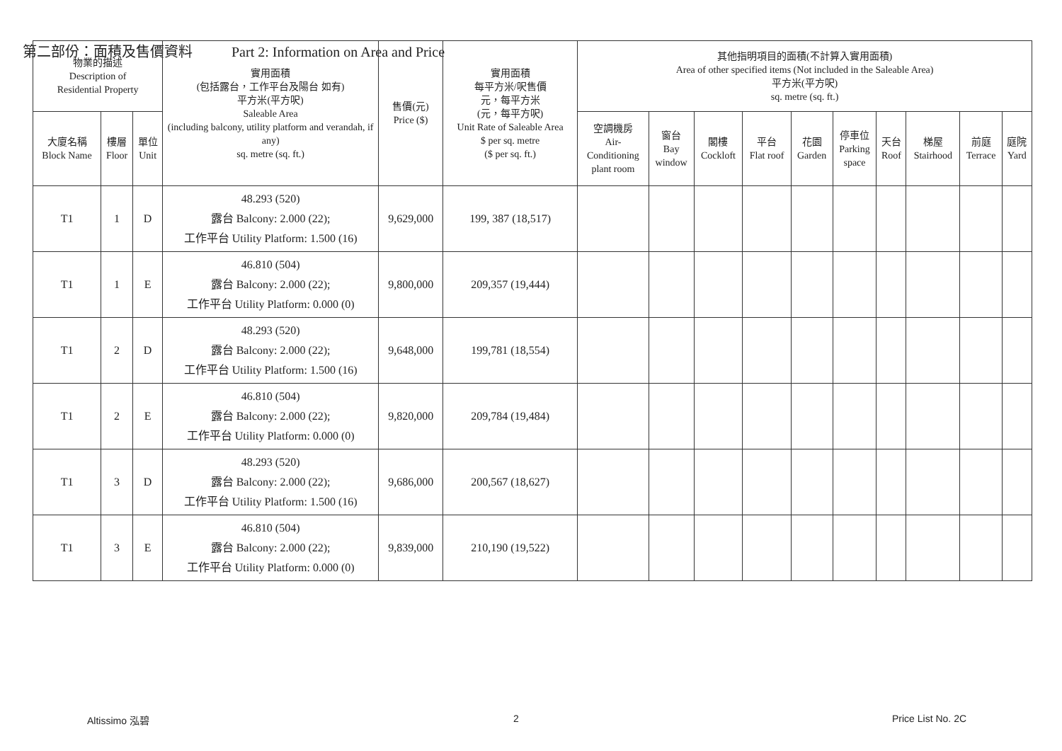第二部份：面積及售價資料 Part 2: Information on Area and Price
| 物業的描述 Description of Residential Property | | | 實用面積 (包括露台，工作平台及陽台 如有) 平方米(平方呎) Saleable Area (including balcony, utility platform and verandah, if any) sq. metre (sq. ft.) | 售價(元) Price ($) | 實用面積 每平方米/呎售價 元，每平方米 (元，每平方呎) Unit Rate of Saleable Area $ per sq. metre ($ per sq. ft.) | 其他指明項目的面積(不計算入實用面積) Area of other specified items (Not included in the Saleable Area) 平方米(平方呎) sq. metre (sq. ft.) | | | | | | | | | |
| --- | --- | --- | --- | --- | --- | --- | --- | --- | --- | --- | --- | --- | --- | --- | --- |
| 大廈名稱 Block Name | 樓層 Floor | 單位 Unit | | | | 空調機房 Air- Conditioning plant room | 窗台 Bay window | 閣樓 Cockloft | 平台 Flat roof | 花園 Garden | 停車位 Parking space | 天台 Roof | 梯屋 Stairhood | 前庭 Terrace | 庭院 Yard |
| T1 | 1 | D | 48.293 (520) 露台 Balcony: 2.000 (22); 工作平台 Utility Platform: 1.500 (16) | 9,629,000 | 199, 387 (18,517) | | | | | | | | | | |
| T1 | 1 | E | 46.810 (504) 露台 Balcony: 2.000 (22); 工作平台 Utility Platform: 0.000 (0) | 9,800,000 | 209,357 (19,444) | | | | | | | | | | |
| T1 | 2 | D | 48.293 (520) 露台 Balcony: 2.000 (22); 工作平台 Utility Platform: 1.500 (16) | 9,648,000 | 199,781 (18,554) | | | | | | | | | | |
| T1 | 2 | E | 46.810 (504) 露台 Balcony: 2.000 (22); 工作平台 Utility Platform: 0.000 (0) | 9,820,000 | 209,784 (19,484) | | | | | | | | | | |
| T1 | 3 | D | 48.293 (520) 露台 Balcony: 2.000 (22); 工作平台 Utility Platform: 1.500 (16) | 9,686,000 | 200,567 (18,627) | | | | | | | | | | |
| T1 | 3 | E | 46.810 (504) 露台 Balcony: 2.000 (22); 工作平台 Utility Platform: 0.000 (0) | 9,839,000 | 210,190 (19,522) | | | | | | | | | | |
Altissimo 泓碧 2 Price List No. 2C